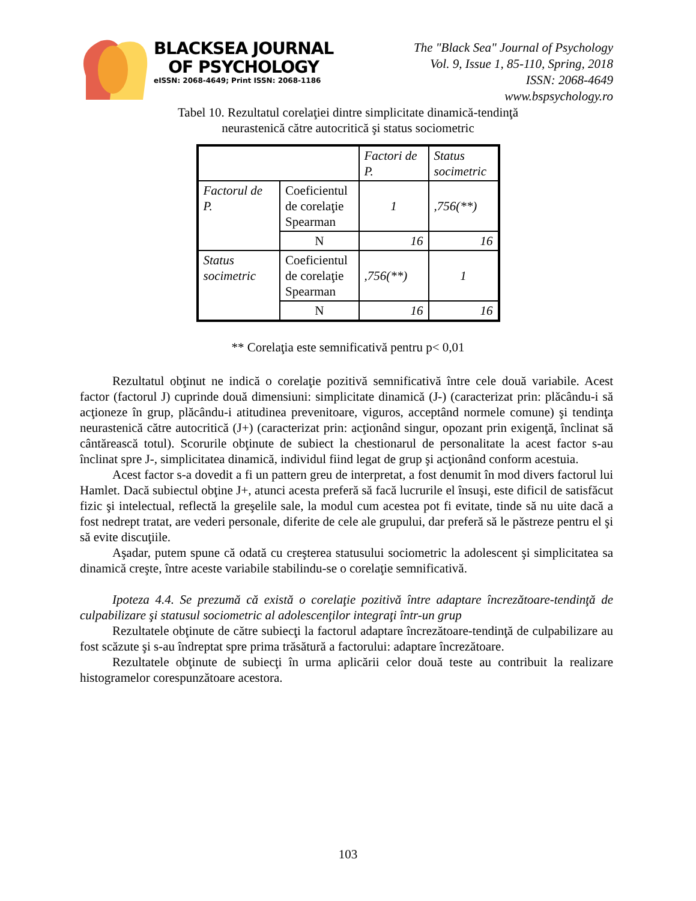BLACKSEA JOURNAL
OF PSYCHOLOGY
eISSN: 2068-4649; Print ISSN: 2068-1186
The "Black Sea" Journal of Psychology
Vol. 9, Issue 1, 85-110, Spring, 2018
ISSN: 2068-4649
www.bspsychology.ro
Tabel 10. Rezultatul corelaţiei dintre simplicitate dinamică-tendinţă
neurastenică către autocritică şi status sociometric
| | | Factori de P. | Status socimetric |
| Factorul de P. | Coeficientul de corelaţie Spearman | 1 | ,756(**) |
| | N | 16 | 16 |
| Status socimetric | Coeficientul de corelaţie Spearman | ,756(**) | 1 |
| | N | 16 | 16 |
** Corelaţia este semnificativă pentru p< 0,01
Rezultatul obţinut ne indică o corelaţie pozitivă semnificativă între cele două variabile. Acest factor (factorul J) cuprinde două dimensiuni: simplicitate dinamică (J-) (caracterizat prin: plăcându-i să acţioneze în grup, plăcându-i atitudinea prevenitoare, viguros, acceptând normele comune) şi tendinţa neurastenică către autocritică (J+) (caracterizat prin: acţionând singur, opozant prin exigenţă, înclinat să cântărească totul). Scorurile obţinute de subiect la chestionarul de personalitate la acest factor s-au înclinat spre J-, simplicitatea dinamică, individul fiind legat de grup şi acţionând conform acestuia.
Acest factor s-a dovedit a fi un pattern greu de interpretat, a fost denumit în mod divers factorul lui Hamlet. Dacă subiectul obţine J+, atunci acesta preferă să facă lucrurile el însuşi, este dificil de satisfăcut fizic şi intelectual, reflectă la greşelile sale, la modul cum acestea pot fi evitate, tinde să nu uite dacă a fost nedrept tratat, are vederi personale, diferite de cele ale grupului, dar preferă să le păstreze pentru el şi să evite discuţiile.
Aşadar, putem spune că odată cu creşterea statusului sociometric la adolescent şi simplicitatea sa dinamică creşte, între aceste variabile stabilindu-se o corelaţie semnificativă.
Ipoteza 4.4. Se prezumă că există o corelaţie pozitivă între adaptare încrezătoare-tendinţă de culpabilizare şi statusul sociometric al adolescenţilor integraţi într-un grup
Rezultatele obţinute de către subiecţi la factorul adaptare încrezătoare-tendinţă de culpabilizare au fost scăzute şi s-au îndreptat spre prima trăsătură a factorului: adaptare încrezătoare.
Rezultatele obţinute de subiecţi în urma aplicării celor două teste au contribuit la realizare histogramelor corespunzătoare acestora.
103